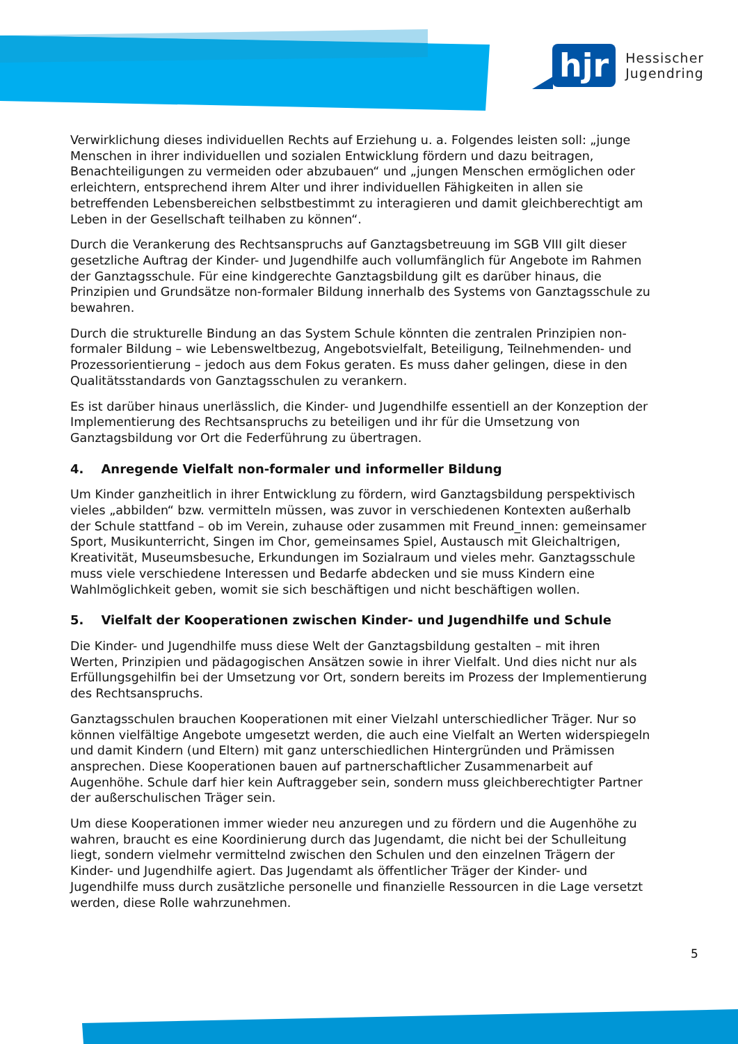hjr
Hessischer
Jugendring
Verwirklichung dieses individuellen Rechts auf Erziehung u. a. Folgendes leisten soll: „junge Menschen in ihrer individuellen und sozialen Entwicklung fördern und dazu beitragen, Benachteiligungen zu vermeiden oder abzubauen“ und „jungen Menschen ermöglichen oder erleichtern, entsprechend ihrem Alter und ihrer individuellen Fähigkeiten in allen sie betreffenden Lebensbereichen selbstbestimmt zu interagieren und damit gleichberechtigt am Leben in der Gesellschaft teilhaben zu können“.
Durch die Verankerung des Rechtsanspruchs auf Ganztagsbetreuung im SGB VIII gilt dieser gesetzliche Auftrag der Kinder- und Jugendhilfe auch vollumfänglich für Angebote im Rahmen der Ganztagsschule. Für eine kindgerechte Ganztagsbildung gilt es darüber hinaus, die Prinzipien und Grundsätze non-formaler Bildung innerhalb des Systems von Ganztagsschule zu bewahren.
Durch die strukturelle Bindung an das System Schule könnten die zentralen Prinzipien non-formaler Bildung – wie Lebensweltbezug, Angebotsvielfalt, Beteiligung, Teilnehmenden- und Prozessorientierung – jedoch aus dem Fokus geraten. Es muss daher gelingen, diese in den Qualitätsstandards von Ganztagsschulen zu verankern.
Es ist darüber hinaus unerlässlich, die Kinder- und Jugendhilfe essentiell an der Konzeption der Implementierung des Rechtsanspruchs zu beteiligen und ihr für die Umsetzung von Ganztagsbildung vor Ort die Federführung zu übertragen.
4. Anregende Vielfalt non-formaler und informeller Bildung
Um Kinder ganzheitlich in ihrer Entwicklung zu fördern, wird Ganztagsbildung perspektivisch vieles „abbilden“ bzw. vermitteln müssen, was zuvor in verschiedenen Kontexten außerhalb der Schule stattfand – ob im Verein, zuhause oder zusammen mit Freund_innen: gemeinsamer Sport, Musikunterricht, Singen im Chor, gemeinsames Spiel, Austausch mit Gleichaltrigen, Kreativität, Museumsbesuche, Erkundungen im Sozialraum und vieles mehr. Ganztagsschule muss viele verschiedene Interessen und Bedarfe abdecken und sie muss Kindern eine Wahlmöglichkeit geben, womit sie sich beschäftigen und nicht beschäftigen wollen.
5. Vielfalt der Kooperationen zwischen Kinder- und Jugendhilfe und Schule
Die Kinder- und Jugendhilfe muss diese Welt der Ganztagsbildung gestalten – mit ihren Werten, Prinzipien und pädagogischen Ansätzen sowie in ihrer Vielfalt. Und dies nicht nur als Erfüllungsgehilfin bei der Umsetzung vor Ort, sondern bereits im Prozess der Implementierung des Rechtsanspruchs.
Ganztagsschulen brauchen Kooperationen mit einer Vielzahl unterschiedlicher Träger. Nur so können vielfältige Angebote umgesetzt werden, die auch eine Vielfalt an Werten widerspiegeln und damit Kindern (und Eltern) mit ganz unterschiedlichen Hintergründen und Prämissen ansprechen. Diese Kooperationen bauen auf partnerschaftlicher Zusammenarbeit auf Augenhöhe. Schule darf hier kein Auftraggeber sein, sondern muss gleichberechtigter Partner der außerschulischen Träger sein.
Um diese Kooperationen immer wieder neu anzuregen und zu fördern und die Augenhöhe zu wahren, braucht es eine Koordinierung durch das Jugendamt, die nicht bei der Schulleitung liegt, sondern vielmehr vermittelnd zwischen den Schulen und den einzelnen Trägern der Kinder- und Jugendhilfe agiert. Das Jugendamt als öffentlicher Träger der Kinder- und Jugendhilfe muss durch zusätzliche personelle und finanzielle Ressourcen in die Lage versetzt werden, diese Rolle wahrzunehmen.
5